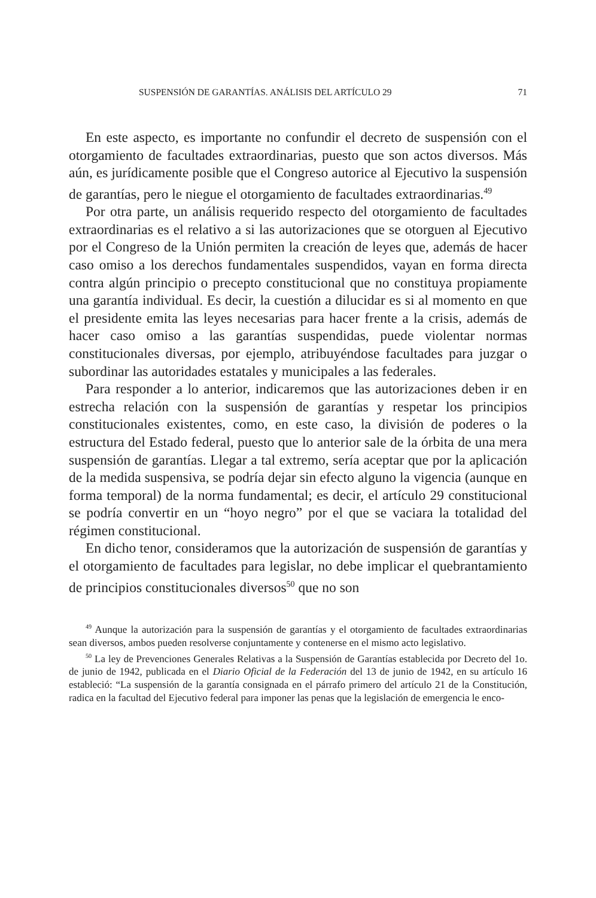SUSPENSIÓN DE GARANTÍAS. ANÁLISIS DEL ARTÍCULO 29 71
En este aspecto, es importante no confundir el decreto de suspensión con el otorgamiento de facultades extraordinarias, puesto que son actos diversos. Más aún, es jurídicamente posible que el Congreso autorice al Ejecutivo la suspensión de garantías, pero le niegue el otorgamiento de facultades extraordinarias.<sup>49</sup>
Por otra parte, un análisis requerido respecto del otorgamiento de facultades extraordinarias es el relativo a si las autorizaciones que se otorguen al Ejecutivo por el Congreso de la Unión permiten la creación de leyes que, además de hacer caso omiso a los derechos fundamentales suspendidos, vayan en forma directa contra algún principio o precepto constitucional que no constituya propiamente una garantía individual. Es decir, la cuestión a dilucidar es si al momento en que el presidente emita las leyes necesarias para hacer frente a la crisis, además de hacer caso omiso a las garantías suspendidas, puede violentar normas constitucionales diversas, por ejemplo, atribuyéndose facultades para juzgar o subordinar las autoridades estatales y municipales a las federales.
Para responder a lo anterior, indicaremos que las autorizaciones deben ir en estrecha relación con la suspensión de garantías y respetar los principios constitucionales existentes, como, en este caso, la división de poderes o la estructura del Estado federal, puesto que lo anterior sale de la órbita de una mera suspensión de garantías. Llegar a tal extremo, sería aceptar que por la aplicación de la medida suspensiva, se podría dejar sin efecto alguno la vigencia (aunque en forma temporal) de la norma fundamental; es decir, el artículo 29 constitucional se podría convertir en un “hoyo negro” por el que se vaciara la totalidad del régimen constitucional.
En dicho tenor, consideramos que la autorización de suspensión de garantías y el otorgamiento de facultades para legislar, no debe implicar el quebrantamiento de principios constitucionales diversos<sup>50</sup> que no son
<sup>49</sup> Aunque la autorización para la suspensión de garantías y el otorgamiento de facultades extraordinarias sean diversos, ambos pueden resolverse conjuntamente y contenerse en el mismo acto legislativo.
<sup>50</sup> La ley de Prevenciones Generales Relativas a la Suspensión de Garantías establecida por Decreto del 1o. de junio de 1942, publicada en el Diario Oficial de la Federación del 13 de junio de 1942, en su artículo 16 estableció: “La suspensión de la garantía consignada en el párrafo primero del artículo 21 de la Constitución, radica en la facultad del Ejecutivo federal para imponer las penas que la legislación de emergencia le enco-